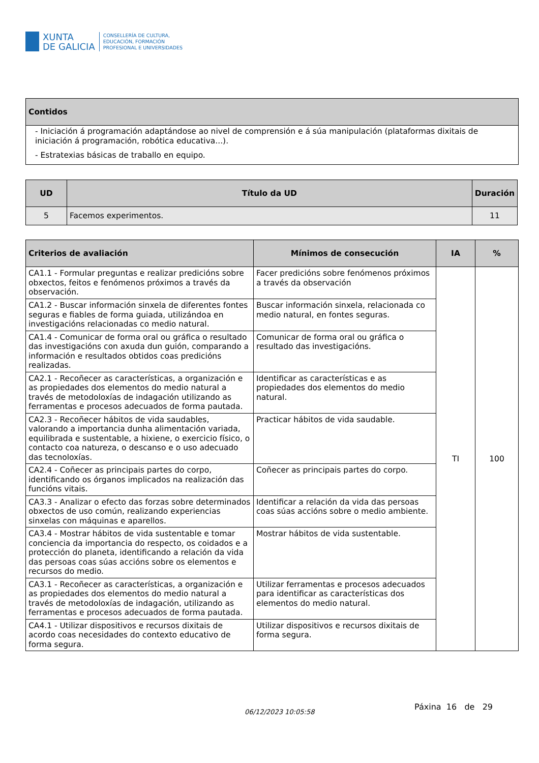XUNTA
DE GALICIA
CONSELLERÍA DE CULTURA,
EDUCACIÓN, FORMACIÓN
PROFESIONAL E UNIVERSIDADES
| Contidos |
| --- |
| - Iniciación á programación adaptándose ao nivel de comprensión e á súa manipulación (plataformas dixitais de iniciación á programación, robótica educativa...). - Estratexias básicas de traballo en equipo. |
| UD | Título da UD | Duración |
| --- | --- | --- |
| 5 | Facemos experimentos. | 11 |
| Criterios de avaliación | Mínimos de consecución | IA | % |
| --- | --- | --- | --- |
| CA1.1 - Formular preguntas e realizar predicións sobre obxectos, feitos e fenómenos próximos a través da observación. | Facer predicións sobre fenómenos próximos a través da observación | TI | 100 |
| CA1.2 - Buscar información sinxela de diferentes fontes seguras e fiables de forma guiada, utilizándoa en investigacións relacionadas co medio natural. | Buscar información sinxela, relacionada co medio natural, en fontes seguras. | | |
| CA1.4 - Comunicar de forma oral ou gráfica o resultado das investigacións con axuda dun guión, comparando a información e resultados obtidos coas predicións realizadas. | Comunicar de forma oral ou gráfica o resultado das investigacións. | | |
| CA2.1 - Recoñecer as características, a organización e as propiedades dos elementos do medio natural a través de metodoloxías de indagación utilizando as ferramentas e procesos adecuados de forma pautada. | Identificar as características e as propiedades dos elementos do medio natural. | | |
| CA2.3 - Recoñecer hábitos de vida saudables, valorando a importancia dunha alimentación variada, equilibrada e sustentable, a hixiene, o exercicio físico, o contacto coa natureza, o descanso e o uso adecuado das tecnoloxías. | Practicar hábitos de vida saudable. | | |
| CA2.4 - Coñecer as principais partes do corpo, identificando os órganos implicados na realización das funcións vitais. | Coñecer as principais partes do corpo. | | |
| CA3.3 - Analizar o efecto das forzas sobre determinados obxectos de uso común, realizando experiencias sinxelas con máquinas e aparellos. | Identificar a relación da vida das persoas coas súas accións sobre o medio ambiente. | | |
| CA3.4 - Mostrar hábitos de vida sustentable e tomar conciencia da importancia do respecto, os coidados e a protección do planeta, identificando a relación da vida das persoas coas súas accións sobre os elementos e recursos do medio. | Mostrar hábitos de vida sustentable. | | |
| CA3.1 - Recoñecer as características, a organización e as propiedades dos elementos do medio natural a través de metodoloxías de indagación, utilizando as ferramentas e procesos adecuados de forma pautada. | Utilizar ferramentas e procesos adecuados para identificar as características dos elementos do medio natural. | | |
| CA4.1 - Utilizar dispositivos e recursos dixitais de acordo coas necesidades do contexto educativo de forma segura. | Utilizar dispositivos e recursos dixitais de forma segura. | | |
06/12/2023 10:05:58
Páxina 16 de 29